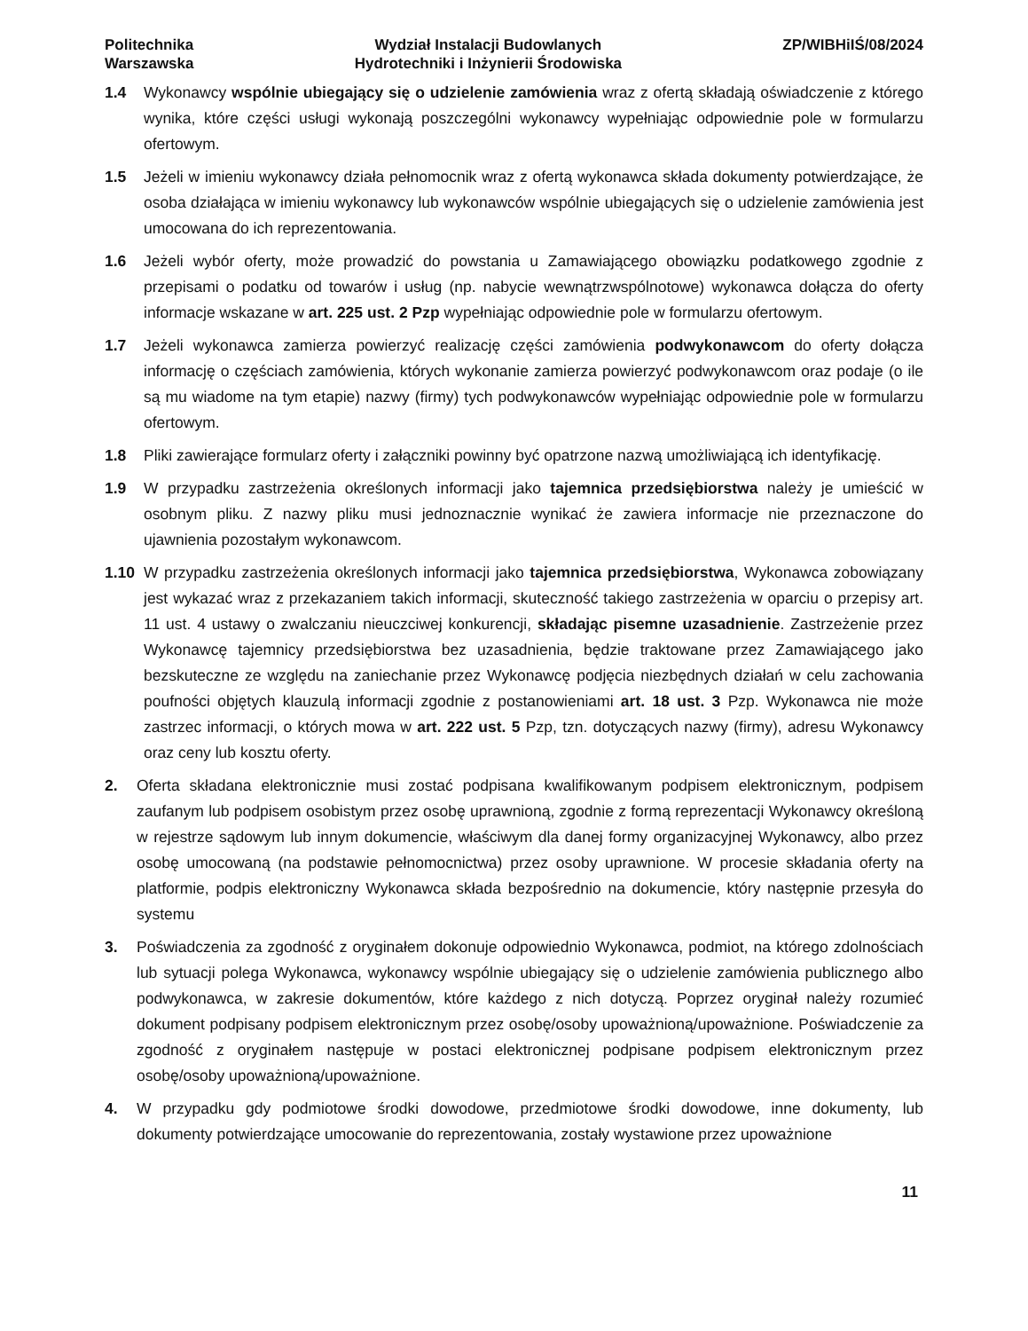Politechnika
Warszawska
Wydział Instalacji Budowlanych
Hydrotechniki i Inżynierii Środowiska
ZP/WIBHiIŚ/08/2024
1.4 Wykonawcy wspólnie ubiegający się o udzielenie zamówienia wraz z ofertą składają oświadczenie z którego wynika, które części usługi wykonają poszczególni wykonawcy wypełniając odpowiednie pole w formularzu ofertowym.
1.5 Jeżeli w imieniu wykonawcy działa pełnomocnik wraz z ofertą wykonawca składa dokumenty potwierdzające, że osoba działająca w imieniu wykonawcy lub wykonawców wspólnie ubiegających się o udzielenie zamówienia jest umocowana do ich reprezentowania.
1.6 Jeżeli wybór oferty, może prowadzić do powstania u Zamawiającego obowiązku podatkowego zgodnie z przepisami o podatku od towarów i usług (np. nabycie wewnątrzwspólnotowe) wykonawca dołącza do oferty informacje wskazane w art. 225 ust. 2 Pzp wypełniając odpowiednie pole w formularzu ofertowym.
1.7 Jeżeli wykonawca zamierza powierzyć realizację części zamówienia podwykonawcom do oferty dołącza informację o częściach zamówienia, których wykonanie zamierza powierzyć podwykonawcom oraz podaje (o ile są mu wiadome na tym etapie) nazwy (firmy) tych podwykonawców wypełniając odpowiednie pole w formularzu ofertowym.
1.8 Pliki zawierające formularz oferty i załączniki powinny być opatrzone nazwą umożliwiającą ich identyfikację.
1.9 W przypadku zastrzeżenia określonych informacji jako tajemnica przedsiębiorstwa należy je umieścić w osobnym pliku. Z nazwy pliku musi jednoznacznie wynikać że zawiera informacje nie przeznaczone do ujawnienia pozostałym wykonawcom.
1.10 W przypadku zastrzeżenia określonych informacji jako tajemnica przedsiębiorstwa, Wykonawca zobowiązany jest wykazać wraz z przekazaniem takich informacji, skuteczność takiego zastrzeżenia w oparciu o przepisy art. 11 ust. 4 ustawy o zwalczaniu nieuczciwej konkurencji, składając pisemne uzasadnienie. Zastrzeżenie przez Wykonawcę tajemnicy przedsiębiorstwa bez uzasadnienia, będzie traktowane przez Zamawiającego jako bezskuteczne ze względu na zaniechanie przez Wykonawcę podjęcia niezbędnych działań w celu zachowania poufności objętych klauzulą informacji zgodnie z postanowieniami art. 18 ust. 3 Pzp. Wykonawca nie może zastrzec informacji, o których mowa w art. 222 ust. 5 Pzp, tzn. dotyczących nazwy (firmy), adresu Wykonawcy oraz ceny lub kosztu oferty.
2. Oferta składana elektronicznie musi zostać podpisana kwalifikowanym podpisem elektronicznym, podpisem zaufanym lub podpisem osobistym przez osobę uprawnioną, zgodnie z formą reprezentacji Wykonawcy określoną w rejestrze sądowym lub innym dokumencie, właściwym dla danej formy organizacyjnej Wykonawcy, albo przez osobę umocowaną (na podstawie pełnomocnictwa) przez osoby uprawnione. W procesie składania oferty na platformie, podpis elektroniczny Wykonawca składa bezpośrednio na dokumencie, który następnie przesyła do systemu
3. Poświadczenia za zgodność z oryginałem dokonuje odpowiednio Wykonawca, podmiot, na którego zdolnościach lub sytuacji polega Wykonawca, wykonawcy wspólnie ubiegający się o udzielenie zamówienia publicznego albo podwykonawca, w zakresie dokumentów, które każdego z nich dotyczą. Poprzez oryginał należy rozumieć dokument podpisany podpisem elektronicznym przez osobę/osoby upoważnioną/upoważnione. Poświadczenie za zgodność z oryginałem następuje w postaci elektronicznej podpisane podpisem elektronicznym przez osobę/osoby upoważnioną/upoważnione.
4. W przypadku gdy podmiotowe środki dowodowe, przedmiotowe środki dowodowe, inne dokumenty, lub dokumenty potwierdzające umocowanie do reprezentowania, zostały wystawione przez upoważnione
11